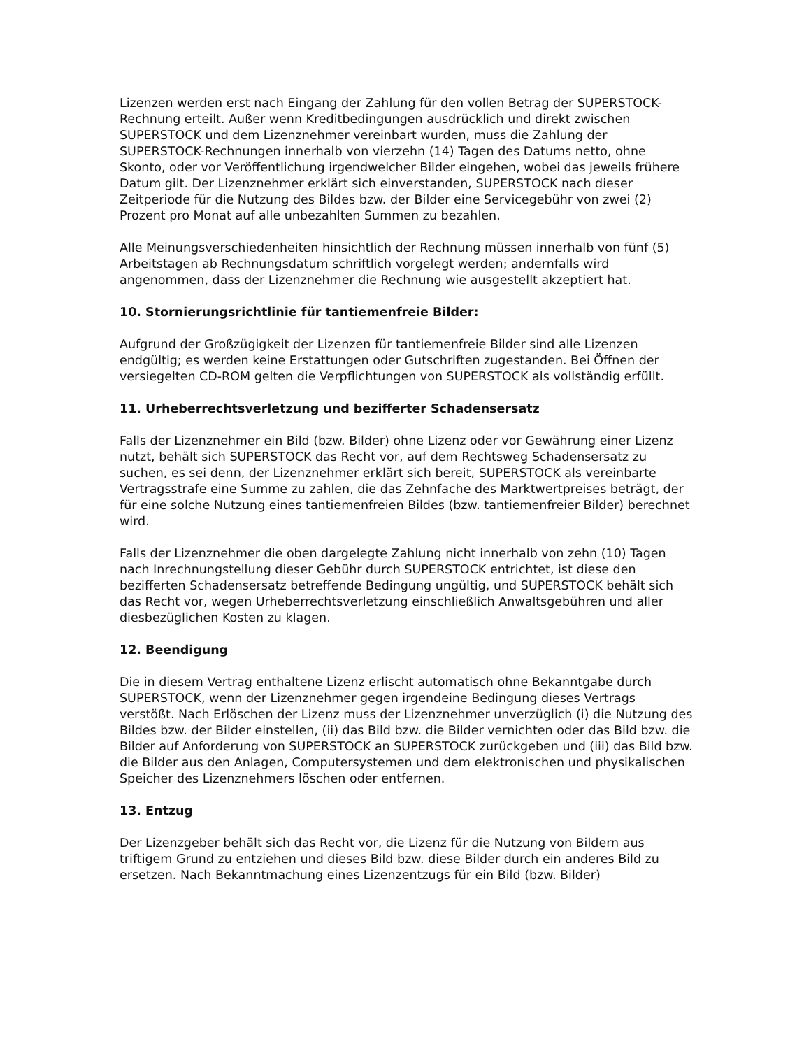Lizenzen werden erst nach Eingang der Zahlung für den vollen Betrag der SUPERSTOCK-Rechnung erteilt. Außer wenn Kreditbedingungen ausdrücklich und direkt zwischen SUPERSTOCK und dem Lizenznehmer vereinbart wurden, muss die Zahlung der SUPERSTOCK-Rechnungen innerhalb von vierzehn (14) Tagen des Datums netto, ohne Skonto, oder vor Veröffentlichung irgendwelcher Bilder eingehen, wobei das jeweils frühere Datum gilt. Der Lizenznehmer erklärt sich einverstanden, SUPERSTOCK nach dieser Zeitperiode für die Nutzung des Bildes bzw. der Bilder eine Servicegebühr von zwei (2) Prozent pro Monat auf alle unbezahlten Summen zu bezahlen.
Alle Meinungsverschiedenheiten hinsichtlich der Rechnung müssen innerhalb von fünf (5) Arbeitstagen ab Rechnungsdatum schriftlich vorgelegt werden; andernfalls wird angenommen, dass der Lizenznehmer die Rechnung wie ausgestellt akzeptiert hat.
10. Stornierungsrichtlinie für tantiemenfreie Bilder:
Aufgrund der Großzügigkeit der Lizenzen für tantiemenfreie Bilder sind alle Lizenzen endgültig; es werden keine Erstattungen oder Gutschriften zugestanden. Bei Öffnen der versiegelten CD-ROM gelten die Verpflichtungen von SUPERSTOCK als vollständig erfüllt.
11. Urheberrechtsverletzung und bezifferter Schadensersatz
Falls der Lizenznehmer ein Bild (bzw. Bilder) ohne Lizenz oder vor Gewährung einer Lizenz nutzt, behält sich SUPERSTOCK das Recht vor, auf dem Rechtsweg Schadensersatz zu suchen, es sei denn, der Lizenznehmer erklärt sich bereit, SUPERSTOCK als vereinbarte Vertragsstrafe eine Summe zu zahlen, die das Zehnfache des Marktwertpreises beträgt, der für eine solche Nutzung eines tantiemenfreien Bildes (bzw. tantiemenfreier Bilder) berechnet wird.
Falls der Lizenznehmer die oben dargelegte Zahlung nicht innerhalb von zehn (10) Tagen nach Inrechnungstellung dieser Gebühr durch SUPERSTOCK entrichtet, ist diese den bezifferten Schadensersatz betreffende Bedingung ungültig, und SUPERSTOCK behält sich das Recht vor, wegen Urheberrechtsverletzung einschließlich Anwaltsgebühren und aller diesbezüglichen Kosten zu klagen.
12. Beendigung
Die in diesem Vertrag enthaltene Lizenz erlischt automatisch ohne Bekanntgabe durch SUPERSTOCK, wenn der Lizenznehmer gegen irgendeine Bedingung dieses Vertrags verstößt. Nach Erlöschen der Lizenz muss der Lizenznehmer unverzüglich (i) die Nutzung des Bildes bzw. der Bilder einstellen, (ii) das Bild bzw. die Bilder vernichten oder das Bild bzw. die Bilder auf Anforderung von SUPERSTOCK an SUPERSTOCK zurückgeben und (iii) das Bild bzw. die Bilder aus den Anlagen, Computersystemen und dem elektronischen und physikalischen Speicher des Lizenznehmers löschen oder entfernen.
13. Entzug
Der Lizenzgeber behält sich das Recht vor, die Lizenz für die Nutzung von Bildern aus triftigem Grund zu entziehen und dieses Bild bzw. diese Bilder durch ein anderes Bild zu ersetzen. Nach Bekanntmachung eines Lizenzentzugs für ein Bild (bzw. Bilder)